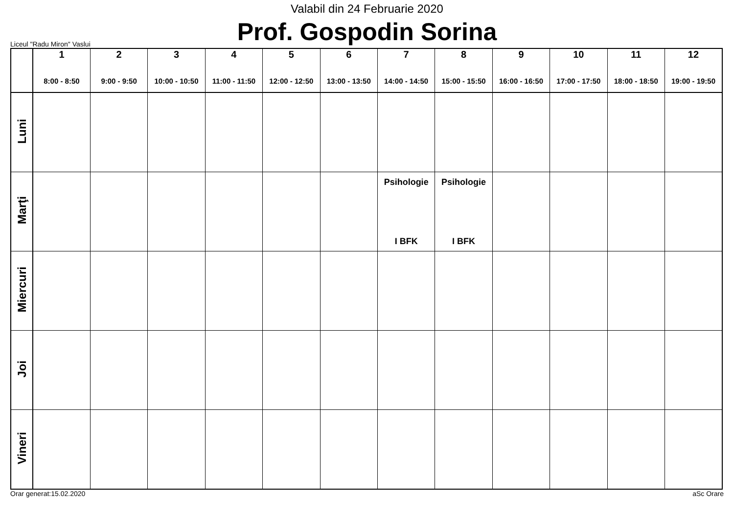Valabil din 24 Februarie 2020
Prof. Gospodin Sorina
Liceul "Radu Miron" Vaslui
| | 1 8:00 - 8:50 | 2 9:00 - 9:50 | 3 10:00 - 10:50 | 4 11:00 - 11:50 | 5 12:00 - 12:50 | 6 13:00 - 13:50 | 7 14:00 - 14:50 | 8 15:00 - 15:50 | 9 16:00 - 16:50 | 10 17:00 - 17:50 | 11 18:00 - 18:50 | 12 19:00 - 19:50 |
| --- | --- | --- | --- | --- | --- | --- | --- | --- | --- | --- | --- | --- |
| Luni | | | | | | | | | | | | |
| Marţi | | | | | | | Psihologie I BFK | Psihologie I BFK | | | | |
| Miercuri | | | | | | | | | | | | |
| Joi | | | | | | | | | | | | |
| Vineri | | | | | | | | | | | | |
Orar generat:15.02.2020 aSc Orare